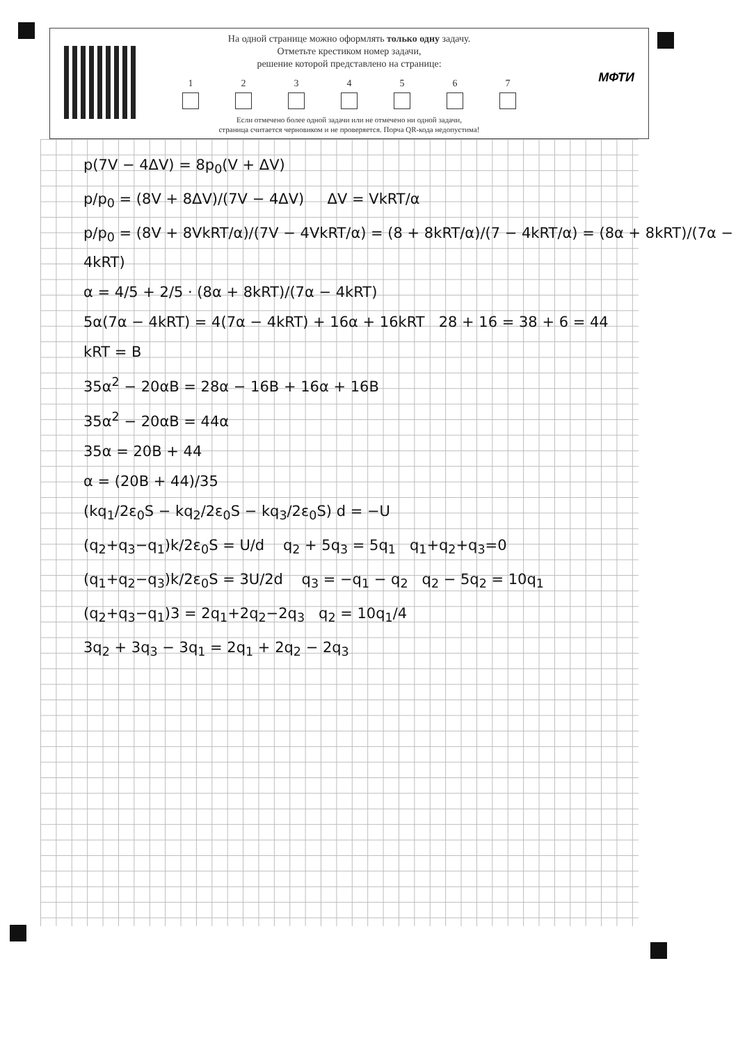На одной странице можно оформлять только одну задачу.
Отметьте крестиком номер задачи,
решение которой представлено на странице:
1 2 3 4 5 6 7
Если отмечено более одной задачи или не отмечено ни одной задачи,
страница считается черновиком и не проверяется. Порча QR-кода недопустима!
МФТИ
p(7V − 4ΔV) = 8p<sub>0</sub>(V + ΔV)
p/p<sub>0</sub> = (8V + 8ΔV)/(7V − 4ΔV) ΔV = VkRT/α
p/p<sub>0</sub> = (8V + 8VkRT/α)/(7V − 4VkRT/α) = (8 + 8kRT/α)/(7 − 4kRT/α) = (8α + 8kRT)/(7α − 4kRT)
α = 4/5 + 2/5 · (8α + 8kRT)/(7α − 4kRT)
5α(7α − 4kRT) = 4(7α − 4kRT) + 16α + 16kRT 28 + 16 = 38 + 6 = 44
kRT = B
35α<sup>2</sup> − 20αB = 28α − 16B + 16α + 16B
35α<sup>2</sup> − 20αB = 44α
35α = 20B + 44
α = (20B + 44)/35
(kq<sub>1</sub>/2ε<sub>0</sub>S − kq<sub>2</sub>/2ε<sub>0</sub>S − kq<sub>3</sub>/2ε<sub>0</sub>S) d = −U
(q<sub>2</sub>+q<sub>3</sub>−q<sub>1</sub>)k/2ε<sub>0</sub>S = U/d q<sub>2</sub> + 5q<sub>3</sub> = 5q<sub>1</sub> q<sub>1</sub>+q<sub>2</sub>+q<sub>3</sub>=0
(q<sub>1</sub>+q<sub>2</sub>−q<sub>3</sub>)k/2ε<sub>0</sub>S = 3U/2d q<sub>3</sub> = −q<sub>1</sub> − q<sub>2</sub> q<sub>2</sub> − 5q<sub>2</sub> = 10q<sub>1</sub>
(q<sub>2</sub>+q<sub>3</sub>−q<sub>1</sub>)3 = 2q<sub>1</sub>+2q<sub>2</sub>−2q<sub>3</sub> q<sub>2</sub> = 10q<sub>1</sub>/4
3q<sub>2</sub> + 3q<sub>3</sub> − 3q<sub>1</sub> = 2q<sub>1</sub> + 2q<sub>2</sub> − 2q<sub>3</sub>